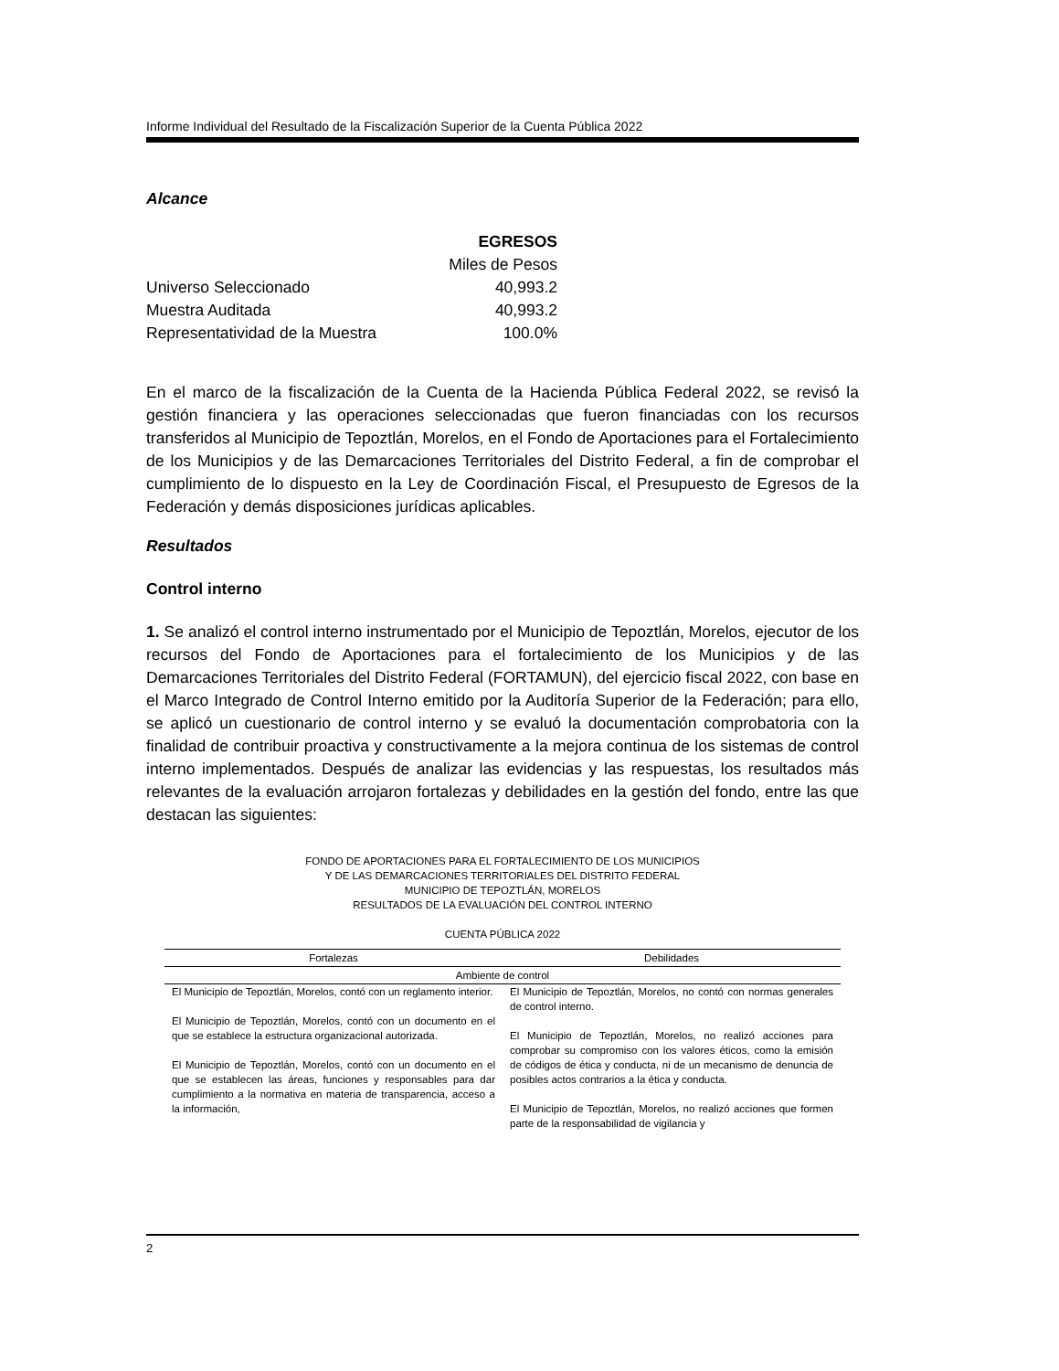Informe Individual del Resultado de la Fiscalización Superior de la Cuenta Pública 2022
Alcance
| | EGRESOS |
| | Miles de Pesos |
| Universo Seleccionado | 40,993.2 |
| Muestra Auditada | 40,993.2 |
| Representatividad de la Muestra | 100.0% |
En el marco de la fiscalización de la Cuenta de la Hacienda Pública Federal 2022, se revisó la gestión financiera y las operaciones seleccionadas que fueron financiadas con los recursos transferidos al Municipio de Tepoztlán, Morelos, en el Fondo de Aportaciones para el Fortalecimiento de los Municipios y de las Demarcaciones Territoriales del Distrito Federal, a fin de comprobar el cumplimiento de lo dispuesto en la Ley de Coordinación Fiscal, el Presupuesto de Egresos de la Federación y demás disposiciones jurídicas aplicables.
Resultados
Control interno
1. Se analizó el control interno instrumentado por el Municipio de Tepoztlán, Morelos, ejecutor de los recursos del Fondo de Aportaciones para el fortalecimiento de los Municipios y de las Demarcaciones Territoriales del Distrito Federal (FORTAMUN), del ejercicio fiscal 2022, con base en el Marco Integrado de Control Interno emitido por la Auditoría Superior de la Federación; para ello, se aplicó un cuestionario de control interno y se evaluó la documentación comprobatoria con la finalidad de contribuir proactiva y constructivamente a la mejora continua de los sistemas de control interno implementados. Después de analizar las evidencias y las respuestas, los resultados más relevantes de la evaluación arrojaron fortalezas y debilidades en la gestión del fondo, entre las que destacan las siguientes:
FONDO DE APORTACIONES PARA EL FORTALECIMIENTO DE LOS MUNICIPIOS
Y DE LAS DEMARCACIONES TERRITORIALES DEL DISTRITO FEDERAL
MUNICIPIO DE TEPOZTLÁN, MORELOS
RESULTADOS DE LA EVALUACIÓN DEL CONTROL INTERNO
CUENTA PÚBLICA 2022
| Fortalezas | Debilidades |
| --- | --- |
| Ambiente de control | |
| El Municipio de Tepoztlán, Morelos, contó con un reglamento interior. El Municipio de Tepoztlán, Morelos, contó con un documento en el que se establece la estructura organizacional autorizada. El Municipio de Tepoztlán, Morelos, contó con un documento en el que se establecen las áreas, funciones y responsables para dar cumplimiento a la normativa en materia de transparencia, acceso a la información, | El Municipio de Tepoztlán, Morelos, no contó con normas generales de control interno. El Municipio de Tepoztlán, Morelos, no realizó acciones para comprobar su compromiso con los valores éticos, como la emisión de códigos de ética y conducta, ni de un mecanismo de denuncia de posibles actos contrarios a la ética y conducta. El Municipio de Tepoztlán, Morelos, no realizó acciones que formen parte de la responsabilidad de vigilancia y |
2